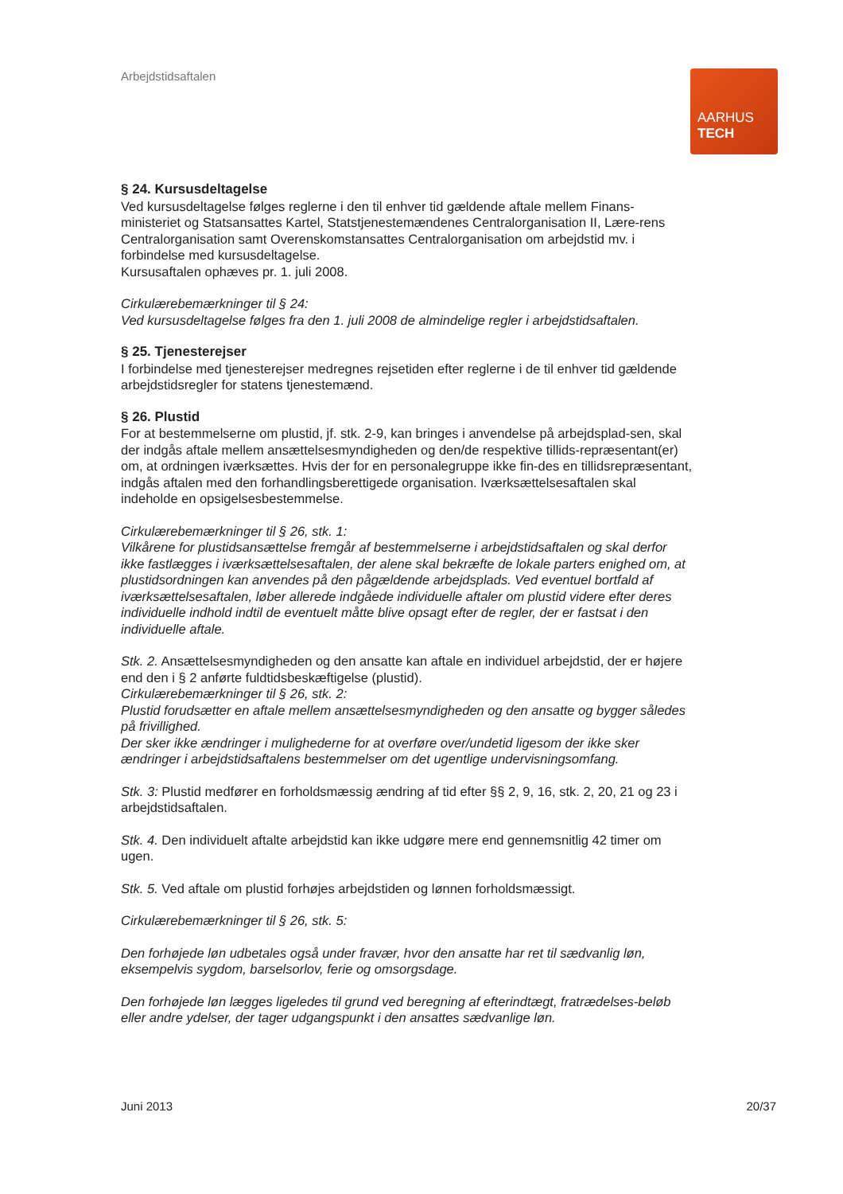Arbejdstidsaftalen
AARHUS
TECH
§ 24. Kursusdeltagelse
Ved kursusdeltagelse følges reglerne i den til enhver tid gældende aftale mellem Finans-ministeriet og Statsansattes Kartel, Statstjenestemændenes Centralorganisation II, Lære-rens Centralorganisation samt Overenskomstansattes Centralorganisation om arbejdstid mv. i forbindelse med kursusdeltagelse.
Kursusaftalen ophæves pr. 1. juli 2008.
Cirkulærebemærkninger til § 24:
Ved kursusdeltagelse følges fra den 1. juli 2008 de almindelige regler i arbejdstidsaftalen.
§ 25. Tjenesterejser
I forbindelse med tjenesterejser medregnes rejsetiden efter reglerne i de til enhver tid gældende arbejdstidsregler for statens tjenestemænd.
§ 26. Plustid
For at bestemmelserne om plustid, jf. stk. 2-9, kan bringes i anvendelse på arbejdsplad-sen, skal der indgås aftale mellem ansættelsesmyndigheden og den/de respektive tillids-repræsentant(er) om, at ordningen iværksættes. Hvis der for en personalegruppe ikke fin-des en tillidsrepræsentant, indgås aftalen med den forhandlingsberettigede organisation. Iværksættelsesaftalen skal indeholde en opsigelsesbestemmelse.
Cirkulærebemærkninger til § 26, stk. 1:
Vilkårene for plustidsansættelse fremgår af bestemmelserne i arbejdstidsaftalen og skal derfor ikke fastlægges i iværksættelsesaftalen, der alene skal bekræfte de lokale parters enighed om, at plustidsordningen kan anvendes på den pågældende arbejdsplads. Ved eventuel bortfald af iværksættelsesaftalen, løber allerede indgåede individuelle aftaler om plustid videre efter deres individuelle indhold indtil de eventuelt måtte blive opsagt efter de regler, der er fastsat i den individuelle aftale.
Stk. 2. Ansættelsesmyndigheden og den ansatte kan aftale en individuel arbejdstid, der er højere end den i § 2 anførte fuldtidsbeskæftigelse (plustid).
Cirkulærebemærkninger til § 26, stk. 2:
Plustid forudsætter en aftale mellem ansættelsesmyndigheden og den ansatte og bygger således på frivillighed.
Der sker ikke ændringer i mulighederne for at overføre over/undetid ligesom der ikke sker ændringer i arbejdstidsaftalens bestemmelser om det ugentlige undervisningsomfang.
Stk. 3: Plustid medfører en forholdsmæssig ændring af tid efter §§ 2, 9, 16, stk. 2, 20, 21 og 23 i arbejdstidsaftalen.
Stk. 4. Den individuelt aftalte arbejdstid kan ikke udgøre mere end gennemsnitlig 42 timer om ugen.
Stk. 5. Ved aftale om plustid forhøjes arbejdstiden og lønnen forholdsmæssigt.
Cirkulærebemærkninger til § 26, stk. 5:
Den forhøjede løn udbetales også under fravær, hvor den ansatte har ret til sædvanlig løn, eksempelvis sygdom, barselsorlov, ferie og omsorgsdage.
Den forhøjede løn lægges ligeledes til grund ved beregning af efterindtægt, fratrædelses-beløb eller andre ydelser, der tager udgangspunkt i den ansattes sædvanlige løn.
Juni 2013 20/37